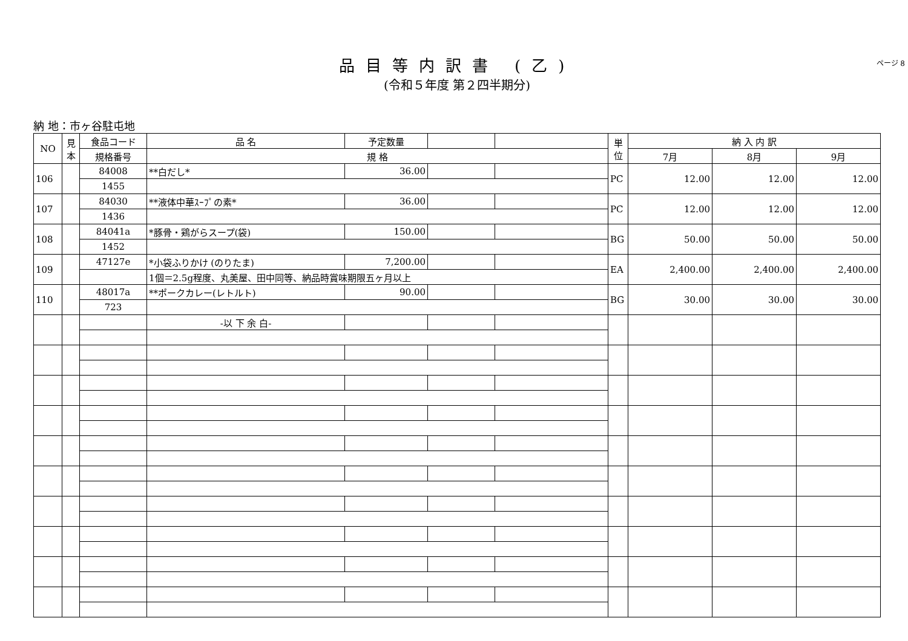ページ 8
品目等内訳書 (乙)
(令和５年度 第２四半期分)
納 地：市ヶ谷駐屯地
| NO | 見本 | 食品コード | 品 名 | 予定数量 | | | 単位 | 納 入 内 訳 | | |
| --- | --- | --- | --- | --- | --- | --- | --- | --- | --- | --- |
| | | 規格番号 | 規 格 | | | | | 7月 | 8月 | 9月 |
| 106 | | 84008 | **白だし* | 36.00 | | | PC | 12.00 | 12.00 | 12.00 |
| | | 1455 | | | | | | | | |
| 107 | | 84030 | **液体中華ｽｰﾌﾟの素* | 36.00 | | | PC | 12.00 | 12.00 | 12.00 |
| | | 1436 | | | | | | | | |
| 108 | | 84041a | *豚骨・鶏がらスープ(袋) | 150.00 | | | BG | 50.00 | 50.00 | 50.00 |
| | | 1452 | | | | | | | | |
| 109 | | 47127e | *小袋ふりかけ (のりたま) | 7,200.00 | | | EA | 2,400.00 | 2,400.00 | 2,400.00 |
| | | | 1個＝2.5g程度、丸美屋、田中同等、納品時賞味期限五ヶ月以上 | | | | | | | |
| 110 | | 48017a | **ポークカレー(レトルト) | 90.00 | | | BG | 30.00 | 30.00 | 30.00 |
| | | 723 | | | | | | | | |
| | | | -以 下 余 白- | | | | | | | |